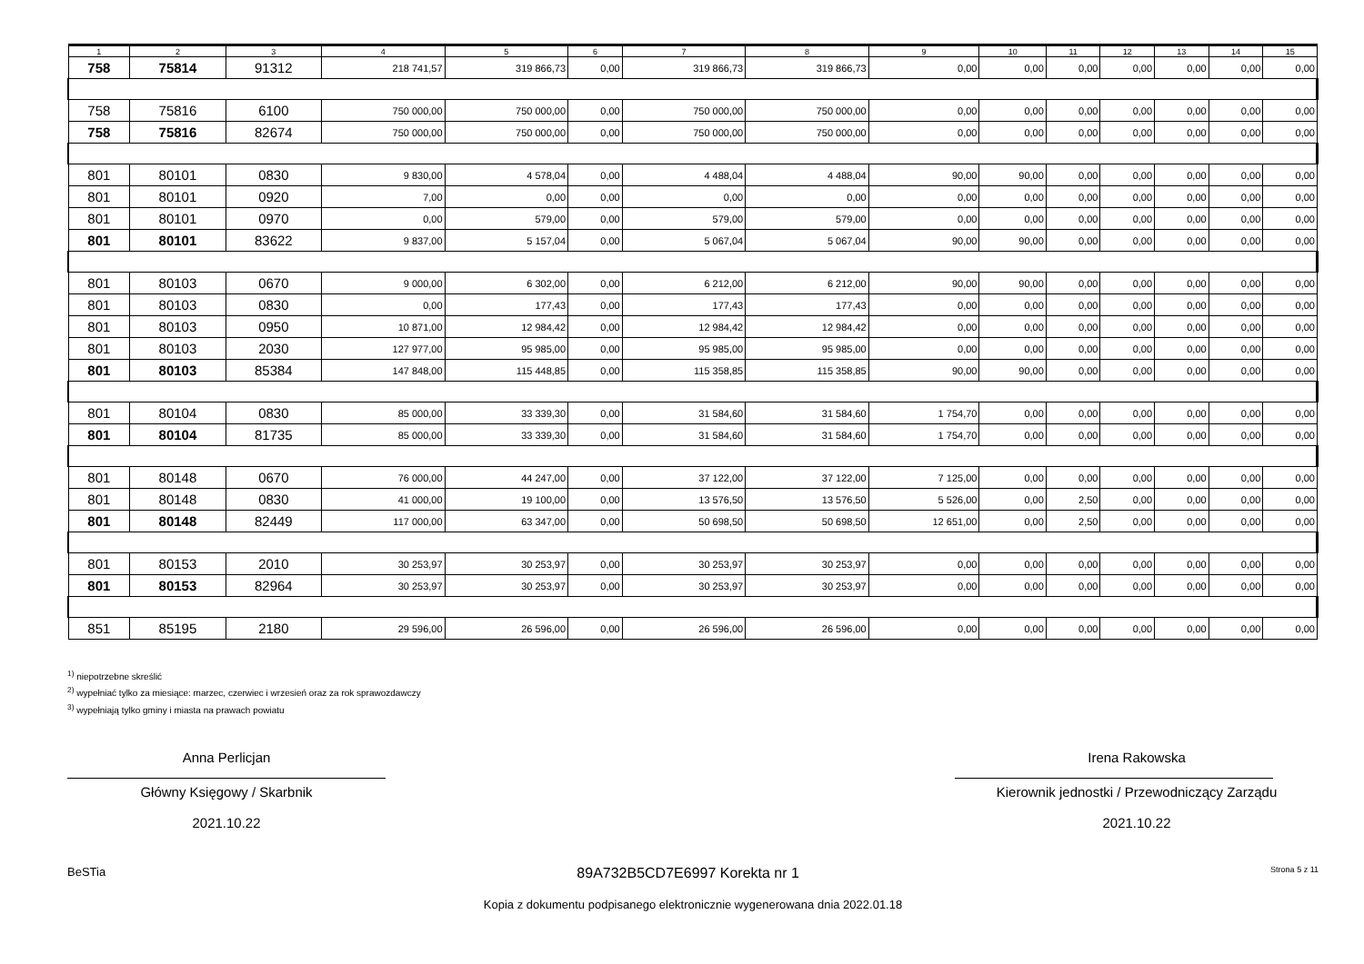| 1 | 2 | 3 | 4 | 5 | 6 | 7 | 8 | 9 | 10 | 11 | 12 | 13 | 14 | 15 |
| --- | --- | --- | --- | --- | --- | --- | --- | --- | --- | --- | --- | --- | --- | --- |
| 758 | 75814 | 91312 | 218 741,57 | 319 866,73 | 0,00 | 319 866,73 | 319 866,73 | 0,00 | 0,00 | 0,00 | 0,00 | 0,00 | 0,00 | 0,00 |
| 758 | 75816 | 6100 | 750 000,00 | 750 000,00 | 0,00 | 750 000,00 | 750 000,00 | 0,00 | 0,00 | 0,00 | 0,00 | 0,00 | 0,00 | 0,00 |
| 758 | 75816 | 82674 | 750 000,00 | 750 000,00 | 0,00 | 750 000,00 | 750 000,00 | 0,00 | 0,00 | 0,00 | 0,00 | 0,00 | 0,00 | 0,00 |
| 801 | 80101 | 0830 | 9 830,00 | 4 578,04 | 0,00 | 4 488,04 | 4 488,04 | 90,00 | 90,00 | 0,00 | 0,00 | 0,00 | 0,00 | 0,00 |
| 801 | 80101 | 0920 | 7,00 | 0,00 | 0,00 | 0,00 | 0,00 | 0,00 | 0,00 | 0,00 | 0,00 | 0,00 | 0,00 | 0,00 |
| 801 | 80101 | 0970 | 0,00 | 579,00 | 0,00 | 579,00 | 579,00 | 0,00 | 0,00 | 0,00 | 0,00 | 0,00 | 0,00 | 0,00 |
| 801 | 80101 | 83622 | 9 837,00 | 5 157,04 | 0,00 | 5 067,04 | 5 067,04 | 90,00 | 90,00 | 0,00 | 0,00 | 0,00 | 0,00 | 0,00 |
| 801 | 80103 | 0670 | 9 000,00 | 6 302,00 | 0,00 | 6 212,00 | 6 212,00 | 90,00 | 90,00 | 0,00 | 0,00 | 0,00 | 0,00 | 0,00 |
| 801 | 80103 | 0830 | 0,00 | 177,43 | 0,00 | 177,43 | 177,43 | 0,00 | 0,00 | 0,00 | 0,00 | 0,00 | 0,00 | 0,00 |
| 801 | 80103 | 0950 | 10 871,00 | 12 984,42 | 0,00 | 12 984,42 | 12 984,42 | 0,00 | 0,00 | 0,00 | 0,00 | 0,00 | 0,00 | 0,00 |
| 801 | 80103 | 2030 | 127 977,00 | 95 985,00 | 0,00 | 95 985,00 | 95 985,00 | 0,00 | 0,00 | 0,00 | 0,00 | 0,00 | 0,00 | 0,00 |
| 801 | 80103 | 85384 | 147 848,00 | 115 448,85 | 0,00 | 115 358,85 | 115 358,85 | 90,00 | 90,00 | 0,00 | 0,00 | 0,00 | 0,00 | 0,00 |
| 801 | 80104 | 0830 | 85 000,00 | 33 339,30 | 0,00 | 31 584,60 | 31 584,60 | 1 754,70 | 0,00 | 0,00 | 0,00 | 0,00 | 0,00 | 0,00 |
| 801 | 80104 | 81735 | 85 000,00 | 33 339,30 | 0,00 | 31 584,60 | 31 584,60 | 1 754,70 | 0,00 | 0,00 | 0,00 | 0,00 | 0,00 | 0,00 |
| 801 | 80148 | 0670 | 76 000,00 | 44 247,00 | 0,00 | 37 122,00 | 37 122,00 | 7 125,00 | 0,00 | 0,00 | 0,00 | 0,00 | 0,00 | 0,00 |
| 801 | 80148 | 0830 | 41 000,00 | 19 100,00 | 0,00 | 13 576,50 | 13 576,50 | 5 526,00 | 0,00 | 2,50 | 0,00 | 0,00 | 0,00 | 0,00 |
| 801 | 80148 | 82449 | 117 000,00 | 63 347,00 | 0,00 | 50 698,50 | 50 698,50 | 12 651,00 | 0,00 | 2,50 | 0,00 | 0,00 | 0,00 | 0,00 |
| 801 | 80153 | 2010 | 30 253,97 | 30 253,97 | 0,00 | 30 253,97 | 30 253,97 | 0,00 | 0,00 | 0,00 | 0,00 | 0,00 | 0,00 | 0,00 |
| 801 | 80153 | 82964 | 30 253,97 | 30 253,97 | 0,00 | 30 253,97 | 30 253,97 | 0,00 | 0,00 | 0,00 | 0,00 | 0,00 | 0,00 | 0,00 |
| 851 | 85195 | 2180 | 29 596,00 | 26 596,00 | 0,00 | 26 596,00 | 26 596,00 | 0,00 | 0,00 | 0,00 | 0,00 | 0,00 | 0,00 | 0,00 |
<sup>1)</sup> niepotrzebne skreślić
<sup>2)</sup> wypełniać tylko za miesiące: marzec, czerwiec i wrzesień oraz za rok sprawozdawczy
<sup>3)</sup> wypełniają tylko gminy i miasta na prawach powiatu
Anna Perlicjan
Główny Księgowy / Skarbnik
2021.10.22
Irena Rakowska
Kierownik jednostki / Przewodniczący Zarządu
2021.10.22
BeSTia 89A732B5CD7E6997 Korekta nr 1 Strona 5 z 11
Kopia z dokumentu podpisanego elektronicznie wygenerowana dnia 2022.01.18